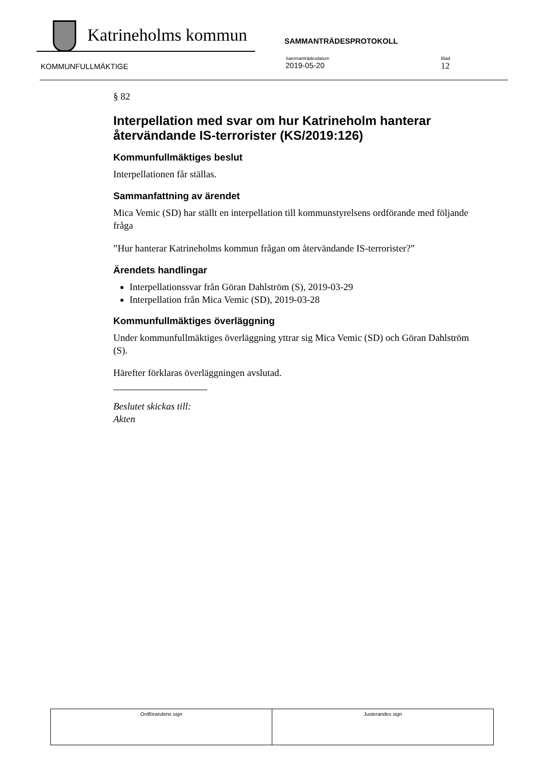Katrineholms kommun
SAMMANTRÄDESPROTOKOLL
KOMMUNFULLMÄKTIGE
Sammanträdesdatum
2019-05-20
Blad
12
§ 82
Interpellation med svar om hur Katrineholm hanterar återvändande IS-terrorister (KS/2019:126)
Kommunfullmäktiges beslut
Interpellationen får ställas.
Sammanfattning av ärendet
Mica Vemic (SD) har ställt en interpellation till kommunstyrelsens ordförande med följande fråga
”Hur hanterar Katrineholms kommun frågan om återvändande IS-terrorister?”
Ärendets handlingar
Interpellationssvar från Göran Dahlström (S), 2019-03-29
Interpellation från Mica Vemic (SD), 2019-03-28
Kommunfullmäktiges överläggning
Under kommunfullmäktiges överläggning yttrar sig Mica Vemic (SD) och Göran Dahlström (S).
Härefter förklaras överläggningen avslutad.
Beslutet skickas till:
Akten
| Ordförandens sign | Justerandes sign |